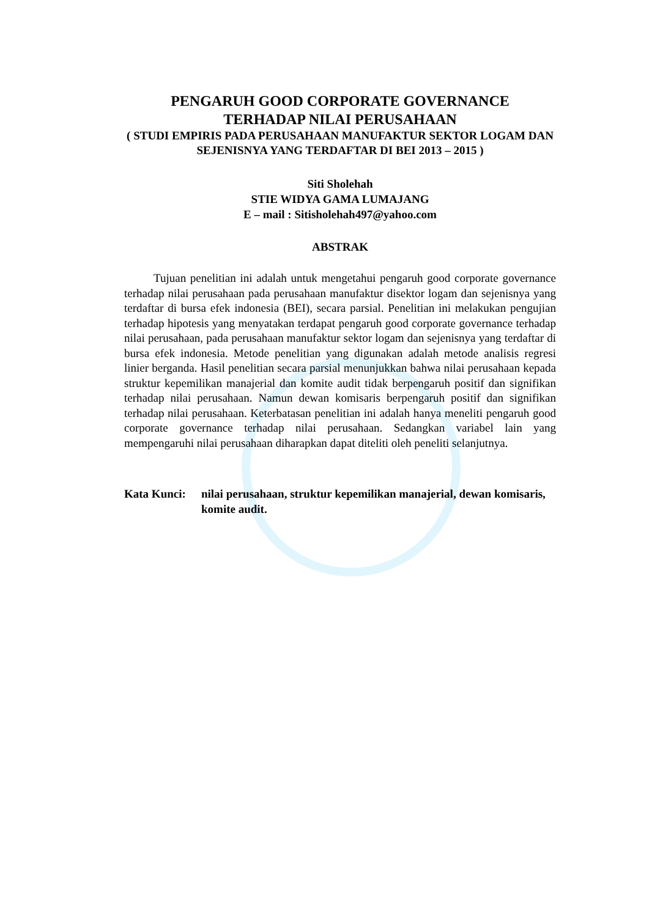PENGARUH GOOD CORPORATE GOVERNANCE
TERHADAP NILAI PERUSAHAAN
( STUDI EMPIRIS PADA PERUSAHAAN MANUFAKTUR SEKTOR LOGAM DAN SEJENISNYA YANG TERDAFTAR DI BEI 2013 – 2015 )
Siti Sholehah
STIE WIDYA GAMA LUMAJANG
E – mail : Sitisholehah497@yahoo.com
ABSTRAK
Tujuan penelitian ini adalah untuk mengetahui pengaruh good corporate governance terhadap nilai perusahaan pada perusahaan manufaktur disektor logam dan sejenisnya yang terdaftar di bursa efek indonesia (BEI), secara parsial. Penelitian ini melakukan pengujian terhadap hipotesis yang menyatakan terdapat pengaruh good corporate governance terhadap nilai perusahaan, pada perusahaan manufaktur sektor logam dan sejenisnya yang terdaftar di bursa efek indonesia. Metode penelitian yang digunakan adalah metode analisis regresi linier berganda. Hasil penelitian secara parsial menunjukkan bahwa nilai perusahaan kepada struktur kepemilikan manajerial dan komite audit tidak berpengaruh positif dan signifikan terhadap nilai perusahaan. Namun dewan komisaris berpengaruh positif dan signifikan terhadap nilai perusahaan. Keterbatasan penelitian ini adalah hanya meneliti pengaruh good corporate governance terhadap nilai perusahaan. Sedangkan variabel lain yang mempengaruhi nilai perusahaan diharapkan dapat diteliti oleh peneliti selanjutnya.
Kata Kunci: nilai perusahaan, struktur kepemilikan manajerial, dewan komisaris, komite audit.